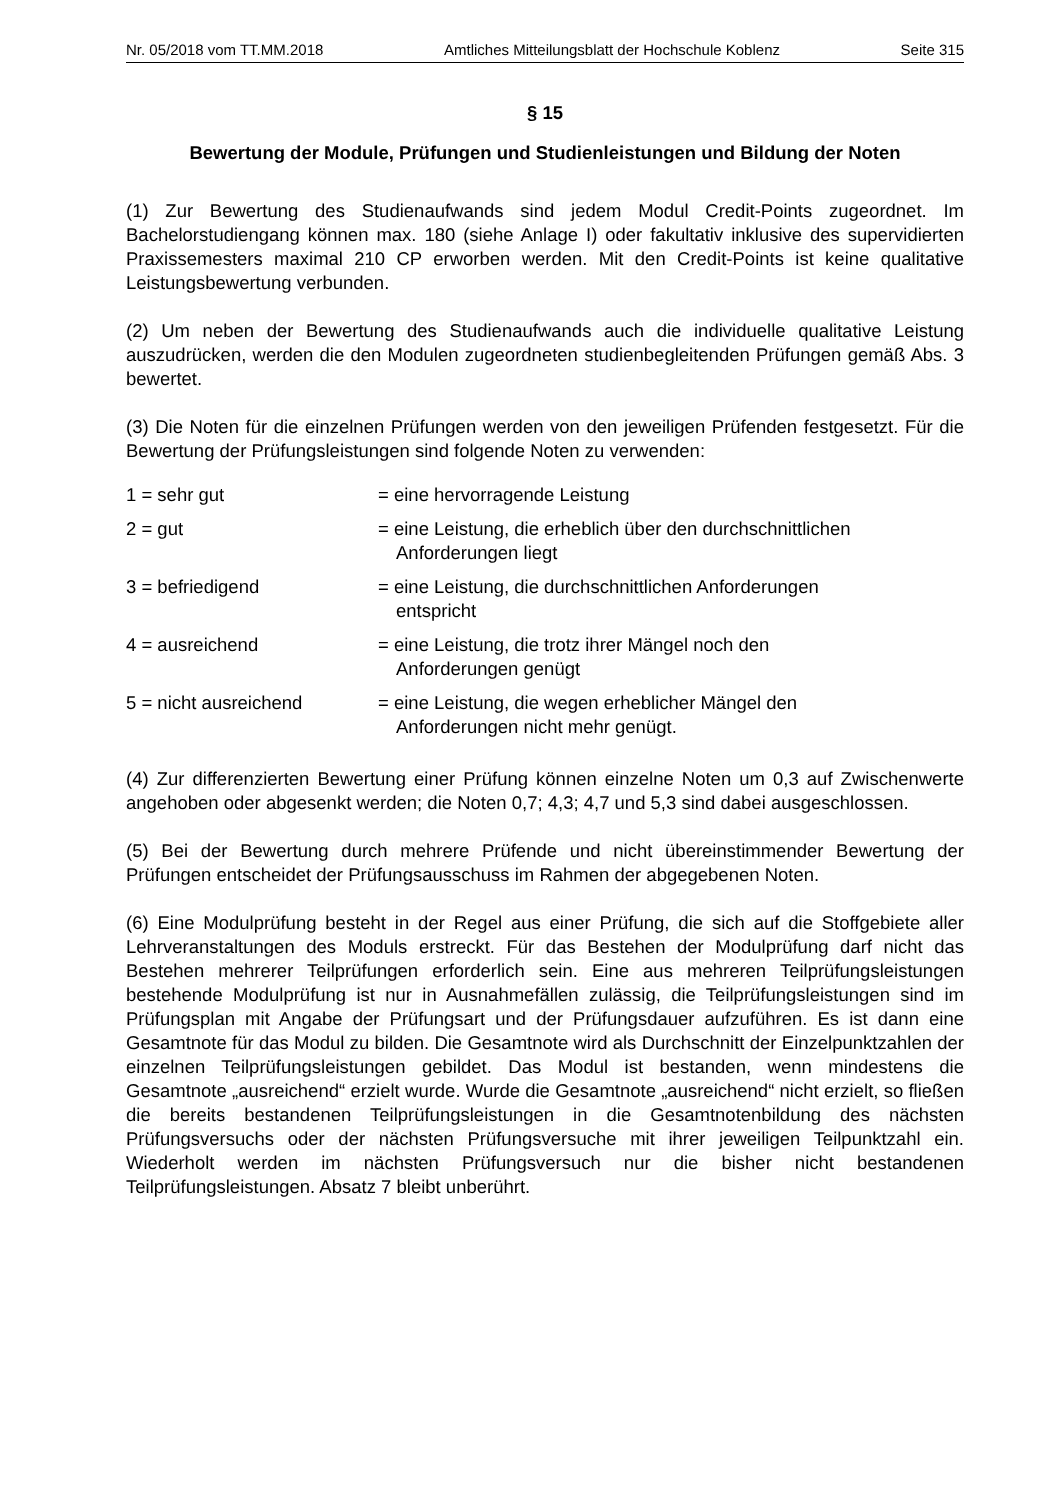Nr. 05/2018 vom TT.MM.2018 Amtliches Mitteilungsblatt der Hochschule Koblenz Seite 315
§ 15
Bewertung der Module, Prüfungen und Studienleistungen und Bildung der Noten
(1) Zur Bewertung des Studienaufwands sind jedem Modul Credit-Points zugeordnet. Im Bachelorstudiengang können max. 180 (siehe Anlage I) oder fakultativ inklusive des supervidierten Praxissemesters maximal 210 CP erworben werden. Mit den Credit-Points ist keine qualitative Leistungsbewertung verbunden.
(2) Um neben der Bewertung des Studienaufwands auch die individuelle qualitative Leistung auszudrücken, werden die den Modulen zugeordneten studienbegleitenden Prüfungen gemäß Abs. 3 bewertet.
(3) Die Noten für die einzelnen Prüfungen werden von den jeweiligen Prüfenden festgesetzt. Für die Bewertung der Prüfungsleistungen sind folgende Noten zu verwenden:
| 1 = sehr gut | = eine hervorragende Leistung |
| 2 = gut | = eine Leistung, die erheblich über den durchschnittlichen Anforderungen liegt |
| 3 = befriedigend | = eine Leistung, die durchschnittlichen Anforderungen entspricht |
| 4 = ausreichend | = eine Leistung, die trotz ihrer Mängel noch den Anforderungen genügt |
| 5 = nicht ausreichend | = eine Leistung, die wegen erheblicher Mängel den Anforderungen nicht mehr genügt. |
(4) Zur differenzierten Bewertung einer Prüfung können einzelne Noten um 0,3 auf Zwischenwerte angehoben oder abgesenkt werden; die Noten 0,7; 4,3; 4,7 und 5,3 sind dabei ausgeschlossen.
(5) Bei der Bewertung durch mehrere Prüfende und nicht übereinstimmender Bewertung der Prüfungen entscheidet der Prüfungsausschuss im Rahmen der abgegebenen Noten.
(6) Eine Modulprüfung besteht in der Regel aus einer Prüfung, die sich auf die Stoffgebiete aller Lehrveranstaltungen des Moduls erstreckt. Für das Bestehen der Modulprüfung darf nicht das Bestehen mehrerer Teilprüfungen erforderlich sein. Eine aus mehreren Teilprüfungsleistungen bestehende Modulprüfung ist nur in Ausnahmefällen zulässig, die Teilprüfungsleistungen sind im Prüfungsplan mit Angabe der Prüfungsart und der Prüfungsdauer aufzuführen. Es ist dann eine Gesamtnote für das Modul zu bilden. Die Gesamtnote wird als Durchschnitt der Einzelpunktzahlen der einzelnen Teilprüfungsleistungen gebildet. Das Modul ist bestanden, wenn mindestens die Gesamtnote „ausreichend“ erzielt wurde. Wurde die Gesamtnote „ausreichend“ nicht erzielt, so fließen die bereits bestandenen Teilprüfungsleistungen in die Gesamtnotenbildung des nächsten Prüfungsversuchs oder der nächsten Prüfungsversuche mit ihrer jeweiligen Teilpunktzahl ein. Wiederholt werden im nächsten Prüfungsversuch nur die bisher nicht bestandenen Teilprüfungsleistungen. Absatz 7 bleibt unberührt.